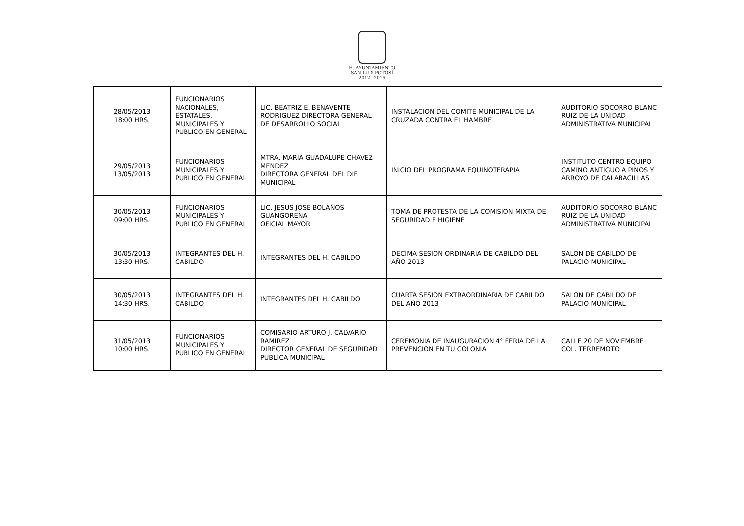H. AYUNTAMIENTO
SAN LUIS POTOSÍ
2012 - 2015
| 28/05/2013 18:00 HRS. | FUNCIONARIOS NACIONALES, ESTATALES, MUNICIPALES Y PUBLICO EN GENERAL | LIC. BEATRIZ E. BENAVENTE RODRIGUEZ DIRECTORA GENERAL DE DESARROLLO SOCIAL | INSTALACION DEL COMITÉ MUNICIPAL DE LA CRUZADA CONTRA EL HAMBRE | AUDITORIO SOCORRO BLANC RUIZ DE LA UNIDAD ADMINISTRATIVA MUNICIPAL |
| 29/05/2013 13/05/2013 | FUNCIONARIOS MUNICIPALES Y PUBLICO EN GENERAL | MTRA. MARIA GUADALUPE CHAVEZ MENDEZ DIRECTORA GENERAL DEL DIF MUNICIPAL | INICIO DEL PROGRAMA EQUINOTERAPIA | INSTITUTO CENTRO EQUIPO CAMINO ANTIGUO A PINOS Y ARROYO DE CALABACILLAS |
| 30/05/2013 09:00 HRS. | FUNCIONARIOS MUNICIPALES Y PUBLICO EN GENERAL | LIC. JESUS JOSE BOLAÑOS GUANGORENA OFICIAL MAYOR | TOMA DE PROTESTA DE LA COMISION MIXTA DE SEGURIDAD E HIGIENE | AUDITORIO SOCORRO BLANC RUIZ DE LA UNIDAD ADMINISTRATIVA MUNICIPAL |
| 30/05/2013 13:30 HRS. | INTEGRANTES DEL H. CABILDO | INTEGRANTES DEL H. CABILDO | DECIMA SESION ORDINARIA DE CABILDO DEL AÑO 2013 | SALON DE CABILDO DE PALACIO MUNICIPAL |
| 30/05/2013 14:30 HRS. | INTEGRANTES DEL H. CABILDO | INTEGRANTES DEL H. CABILDO | CUARTA SESION EXTRAORDINARIA DE CABILDO DEL AÑO 2013 | SALON DE CABILDO DE PALACIO MUNICIPAL |
| 31/05/2013 10:00 HRS. | FUNCIONARIOS MUNICIPALES Y PUBLICO EN GENERAL | COMISARIO ARTURO J. CALVARIO RAMIREZ DIRECTOR GENERAL DE SEGURIDAD PUBLICA MUNICIPAL | CEREMONIA DE INAUGURACION 4° FERIA DE LA PREVENCION EN TU COLONIA | CALLE 20 DE NOVIEMBRE COL. TERREMOTO |